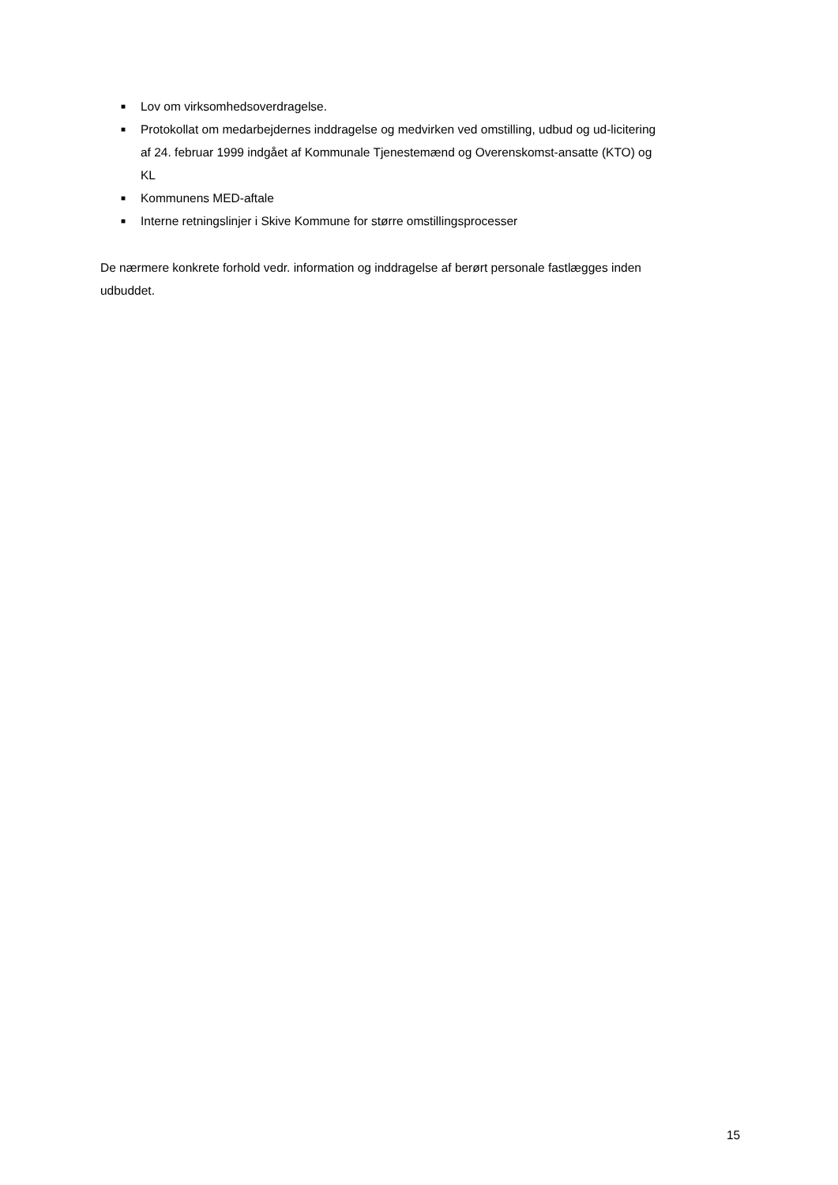■ Lov om virksomhedsoverdragelse.
■ Protokollat om medarbejdernes inddragelse og medvirken ved omstilling, udbud og ud-licitering af 24. februar 1999 indgået af Kommunale Tjenestemænd og Overenskomst-ansatte (KTO) og KL
■ Kommunens MED-aftale
■ Interne retningslinjer i Skive Kommune for større omstillingsprocesser
De nærmere konkrete forhold vedr. information og inddragelse af berørt personale fastlægges inden udbuddet.
15